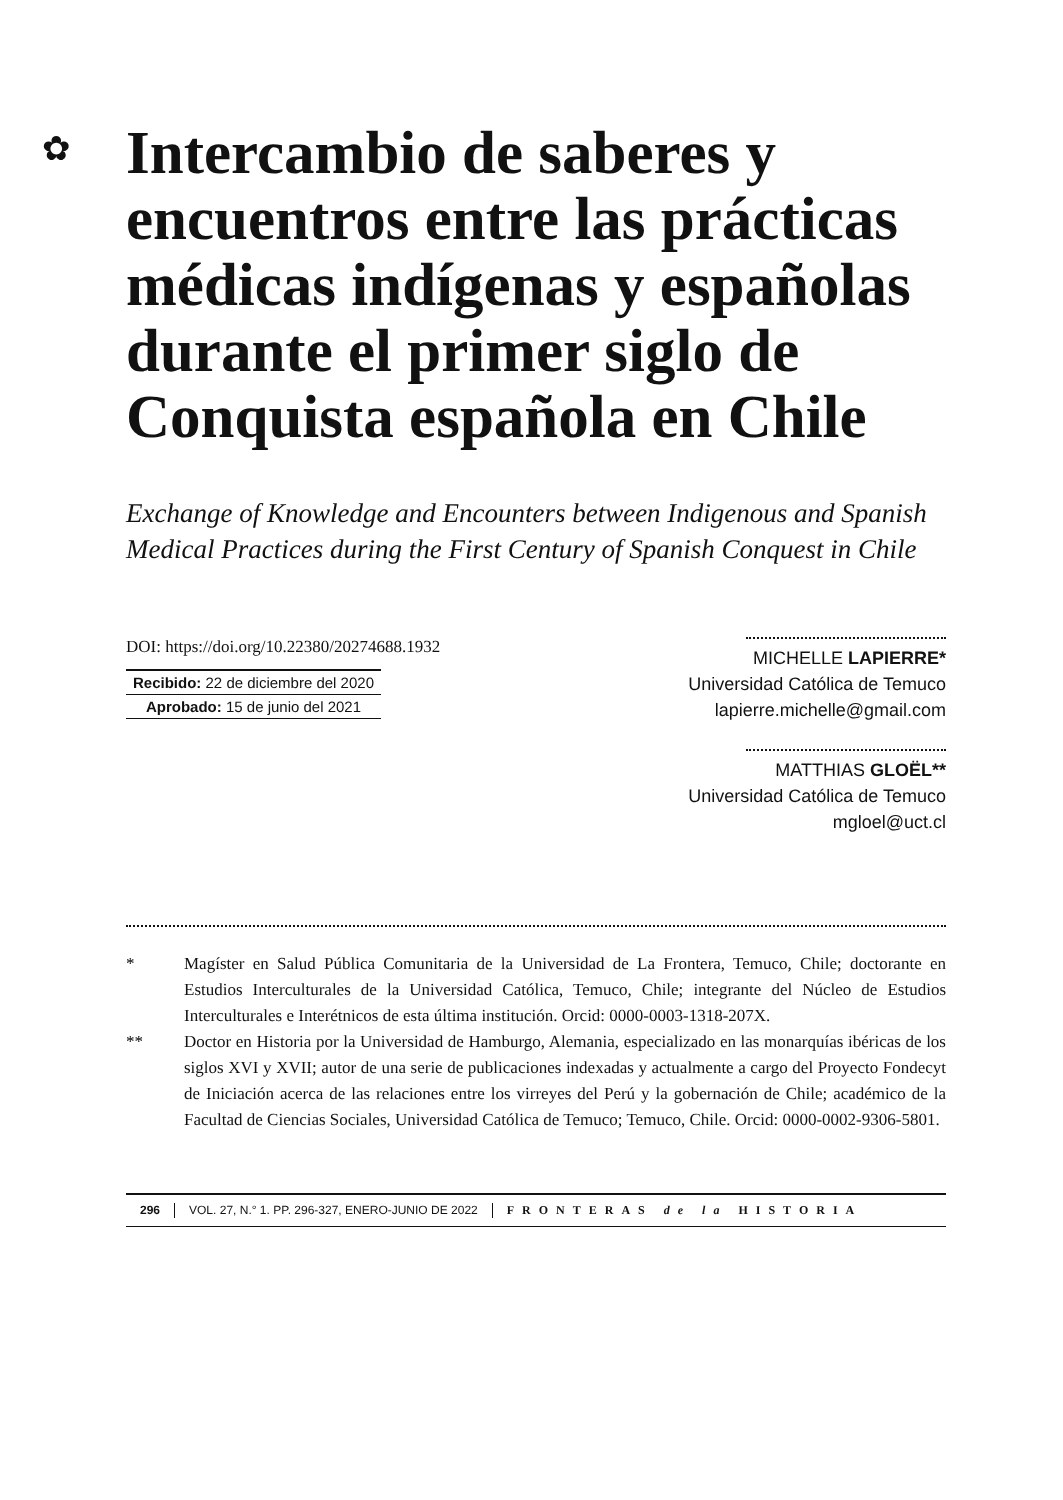✿
Intercambio de saberes y encuentros entre las prácticas médicas indígenas y españolas durante el primer siglo de Conquista española en Chile
Exchange of Knowledge and Encounters between Indigenous and Spanish Medical Practices during the First Century of Spanish Conquest in Chile
DOI: https://doi.org/10.22380/20274688.1932
Recibido: 22 de diciembre del 2020
Aprobado: 15 de junio del 2021
MICHELLE LAPIERRE*
Universidad Católica de Temuco
lapierre.michelle@gmail.com
MATTHIAS GLOËL**
Universidad Católica de Temuco
mgloel@uct.cl
* Magíster en Salud Pública Comunitaria de la Universidad de La Frontera, Temuco, Chile; doctorante en Estudios Interculturales de la Universidad Católica, Temuco, Chile; integrante del Núcleo de Estudios Interculturales e Interétnicos de esta última institución. Orcid: 0000-0003-1318-207X.
** Doctor en Historia por la Universidad de Hamburgo, Alemania, especializado en las monarquías ibéricas de los siglos XVI y XVII; autor de una serie de publicaciones indexadas y actualmente a cargo del Proyecto Fondecyt de Iniciación acerca de las relaciones entre los virreyes del Perú y la gobernación de Chile; académico de la Facultad de Ciencias Sociales, Universidad Católica de Temuco; Temuco, Chile. Orcid: 0000-0002-9306-5801.
296 VOL. 27, N.° 1. PP. 296-327, ENERO-JUNIO DE 2022
FRONTERAS de la HISTORIA